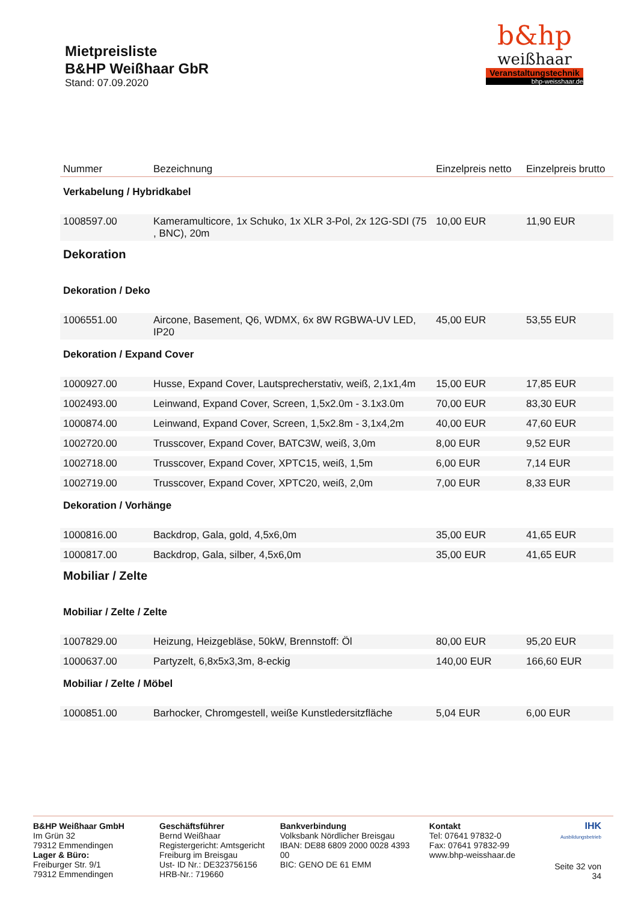Mietpreisliste
B&HP Weißhaar GbR
Stand: 07.09.2020
b&hp
weißhaar
Veranstaltungstechnik
bhp-weisshaar.de
| Nummer | Bezeichnung | Einzelpreis netto | Einzelpreis brutto |
| --- | --- | --- | --- |
| Verkabelung / Hybridkabel | | | |
| 1008597.00 | Kameramulticore, 1x Schuko, 1x XLR 3-Pol, 2x 12G-SDI (75 , BNC), 20m | 10,00 EUR | 11,90 EUR |
| Dekoration | | | |
| Dekoration / Deko | | | |
| 1006551.00 | Aircone, Basement, Q6, WDMX, 6x 8W RGBWA-UV LED, IP20 | 45,00 EUR | 53,55 EUR |
| Dekoration / Expand Cover | | | |
| 1000927.00 | Husse, Expand Cover, Lautsprecherstativ, weiß, 2,1x1,4m | 15,00 EUR | 17,85 EUR |
| 1002493.00 | Leinwand, Expand Cover, Screen, 1,5x2.0m - 3.1x3.0m | 70,00 EUR | 83,30 EUR |
| 1000874.00 | Leinwand, Expand Cover, Screen, 1,5x2.8m - 3,1x4,2m | 40,00 EUR | 47,60 EUR |
| 1002720.00 | Trusscover, Expand Cover, BATC3W, weiß, 3,0m | 8,00 EUR | 9,52 EUR |
| 1002718.00 | Trusscover, Expand Cover, XPTC15, weiß, 1,5m | 6,00 EUR | 7,14 EUR |
| 1002719.00 | Trusscover, Expand Cover, XPTC20, weiß, 2,0m | 7,00 EUR | 8,33 EUR |
| Dekoration / Vorhänge | | | |
| 1000816.00 | Backdrop, Gala, gold, 4,5x6,0m | 35,00 EUR | 41,65 EUR |
| 1000817.00 | Backdrop, Gala, silber, 4,5x6,0m | 35,00 EUR | 41,65 EUR |
| Mobiliar / Zelte | | | |
| Mobiliar / Zelte / Zelte | | | |
| 1007829.00 | Heizung, Heizgebläse, 50kW, Brennstoff: Öl | 80,00 EUR | 95,20 EUR |
| 1000637.00 | Partyzelt, 6,8x5x3,3m, 8-eckig | 140,00 EUR | 166,60 EUR |
| Mobiliar / Zelte / Möbel | | | |
| 1000851.00 | Barhocker, Chromgestell, weiße Kunstledersitzfläche | 5,04 EUR | 6,00 EUR |
B&HP Weißhaar GmbH
Im Grün 32
79312 Emmendingen
Lager & Büro:
Freiburger Str. 9/1
79312 Emmendingen
Geschäftsführer
Bernd Weißhaar
Registergericht: Amtsgericht Freiburg im Breisgau
Ust- ID Nr.: DE323756156
HRB-Nr.: 719660
Bankverbindung
Volksbank Nördlicher Breisgau
IBAN: DE88 6809 2000 0028 4393 00
BIC: GENO DE 61 EMM
Kontakt
Tel: 07641 97832-0
Fax: 07641 97832-99
www.bhp-weisshaar.de
IHK
Ausbildungsbetrieb
Seite 32 von 34